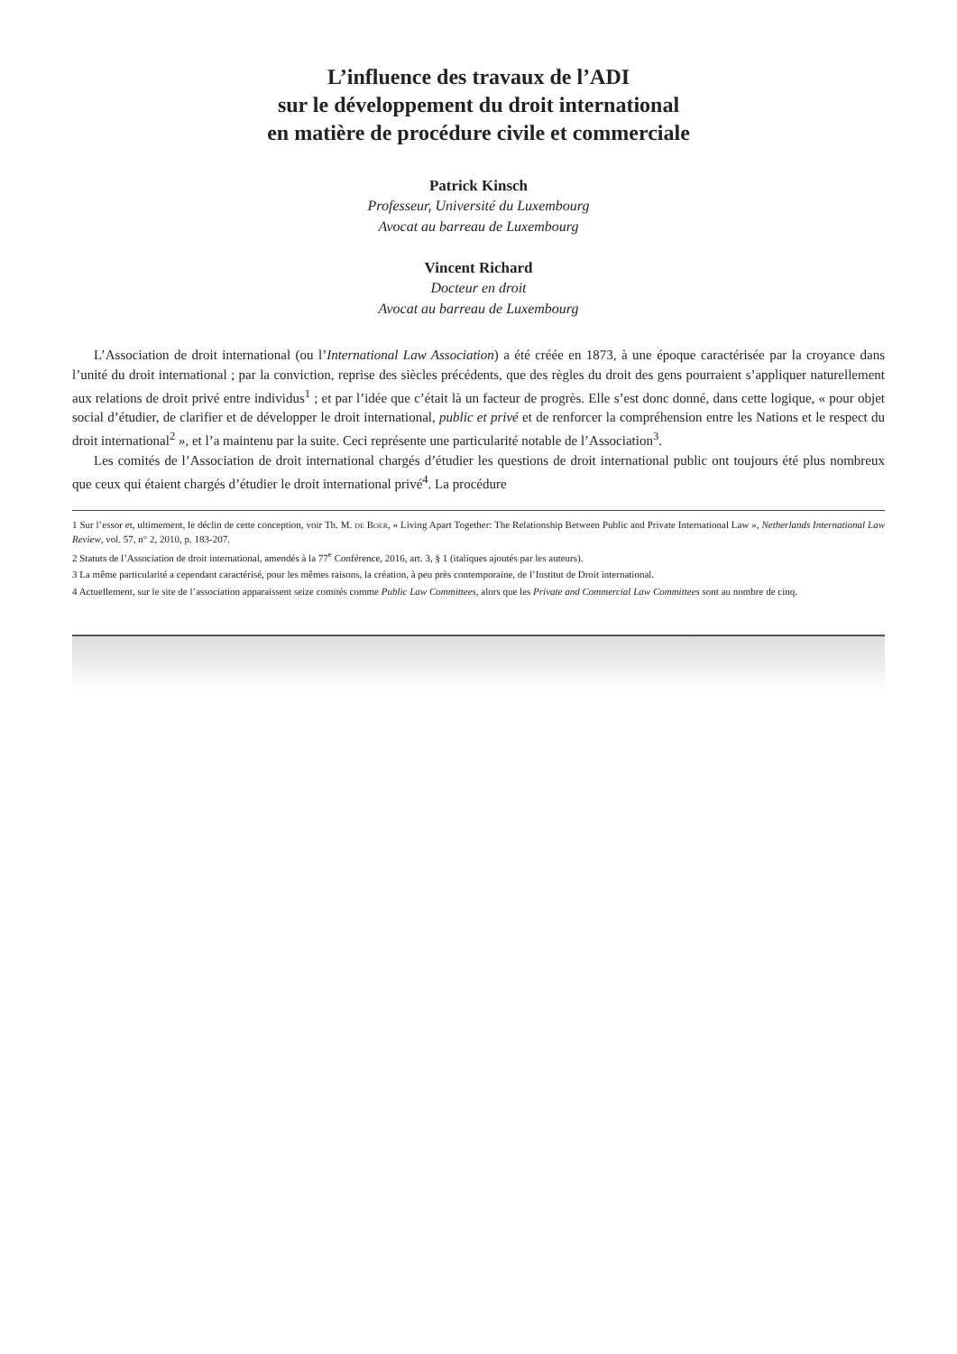L’influence des travaux de l’ADI
sur le développement du droit international
en matière de procédure civile et commerciale
Patrick Kinsch
Professeur, Université du Luxembourg
Avocat au barreau de Luxembourg
Vincent Richard
Docteur en droit
Avocat au barreau de Luxembourg
L’Association de droit international (ou l’International Law Association) a été créée en 1873, à une époque caractérisée par la croyance dans l’unité du droit international ; par la conviction, reprise des siècles précédents, que des règles du droit des gens pourraient s’appliquer naturellement aux relations de droit privé entre individus<sup>1</sup> ; et par l’idée que c’était là un facteur de progrès. Elle s’est donc donné, dans cette logique, « pour objet social d’étudier, de clarifier et de développer le droit international, public et privé et de renforcer la compréhension entre les Nations et le respect du droit international<sup>2</sup> », et l’a maintenu par la suite. Ceci représente une particularité notable de l’Association<sup>3</sup>.
Les comités de l’Association de droit international chargés d’étudier les questions de droit international public ont toujours été plus nombreux que ceux qui étaient chargés d’étudier le droit international privé<sup>4</sup>. La procédure
1 Sur l’essor et, ultimement, le déclin de cette conception, voir Th. M. de Boer, « Living Apart Together: The Relationship Between Public and Private International Law », Netherlands International Law Review, vol. 57, n° 2, 2010, p. 183-207.
2 Statuts de l’Association de droit international, amendés à la 77<sup>e</sup> Conférence, 2016, art. 3, § 1 (italiques ajoutés par les auteurs).
3 La même particularité a cependant caractérisé, pour les mêmes raisons, la création, à peu près contemporaine, de l’Institut de Droit international.
4 Actuellement, sur le site de l’association apparaissent seize comités comme Public Law Committees, alors que les Private and Commercial Law Committees sont au nombre de cinq.